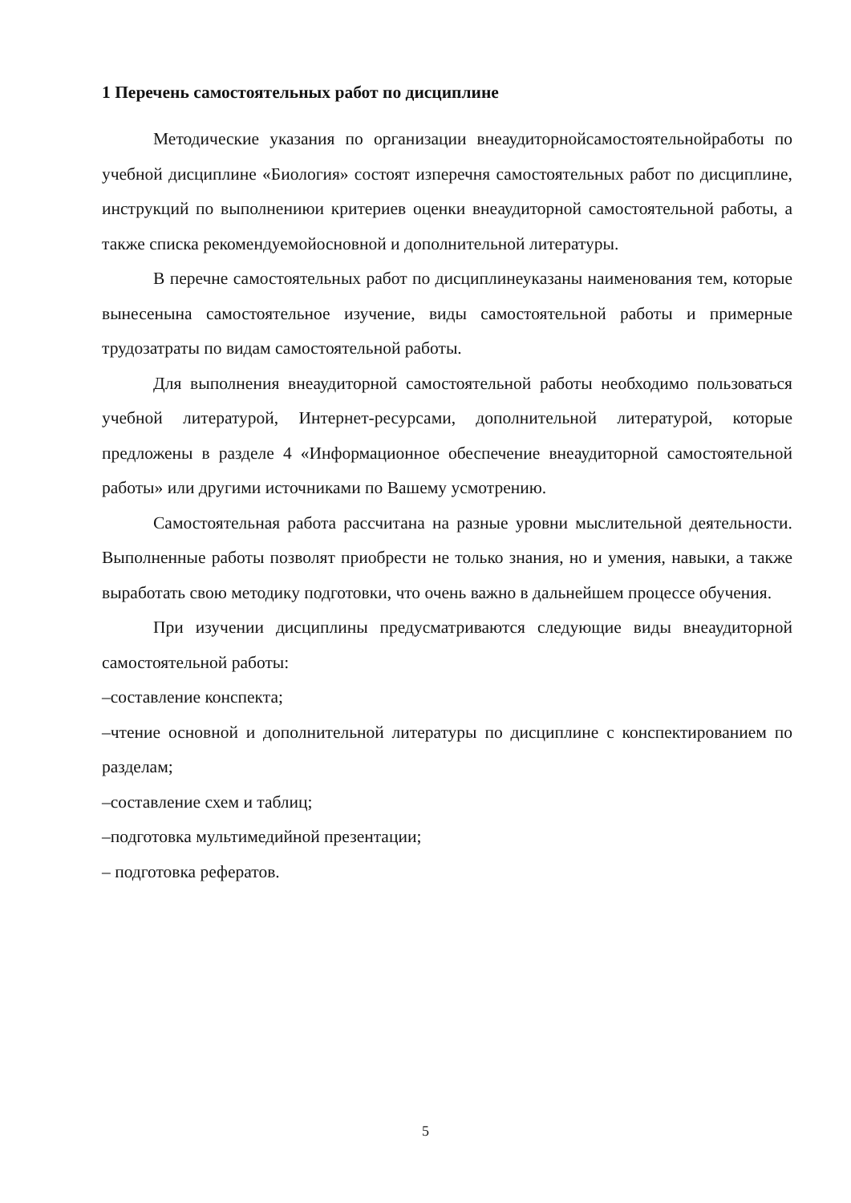1 Перечень самостоятельных работ по дисциплине
Методические указания по организации внеаудиторнойсамостоятельнойработы по учебной дисциплине «Биология» состоят изперечня самостоятельных работ по дисциплине, инструкций по выполнениюи критериев оценки внеаудиторной самостоятельной работы, а также списка рекомендуемойосновной и дополнительной литературы.
В перечне самостоятельных работ по дисциплинеуказаны наименования тем, которые вынесенына самостоятельное изучение, виды самостоятельной работы и примерные трудозатраты по видам самостоятельной работы.
Для выполнения внеаудиторной самостоятельной работы необходимо пользоваться учебной литературой, Интернет-ресурсами, дополнительной литературой, которые предложены в разделе 4 «Информационное обеспечение внеаудиторной самостоятельной работы» или другими источниками по Вашему усмотрению.
Самостоятельная работа рассчитана на разные уровни мыслительной деятельности. Выполненные работы позволят приобрести не только знания, но и умения, навыки, а также выработать свою методику подготовки, что очень важно в дальнейшем процессе обучения.
При изучении дисциплины предусматриваются следующие виды внеаудиторной самостоятельной работы:
–составление конспекта;
–чтение основной и дополнительной литературы по дисциплине с конспектированием по разделам;
–составление схем и таблиц;
–подготовка мультимедийной презентации;
– подготовка рефератов.
5